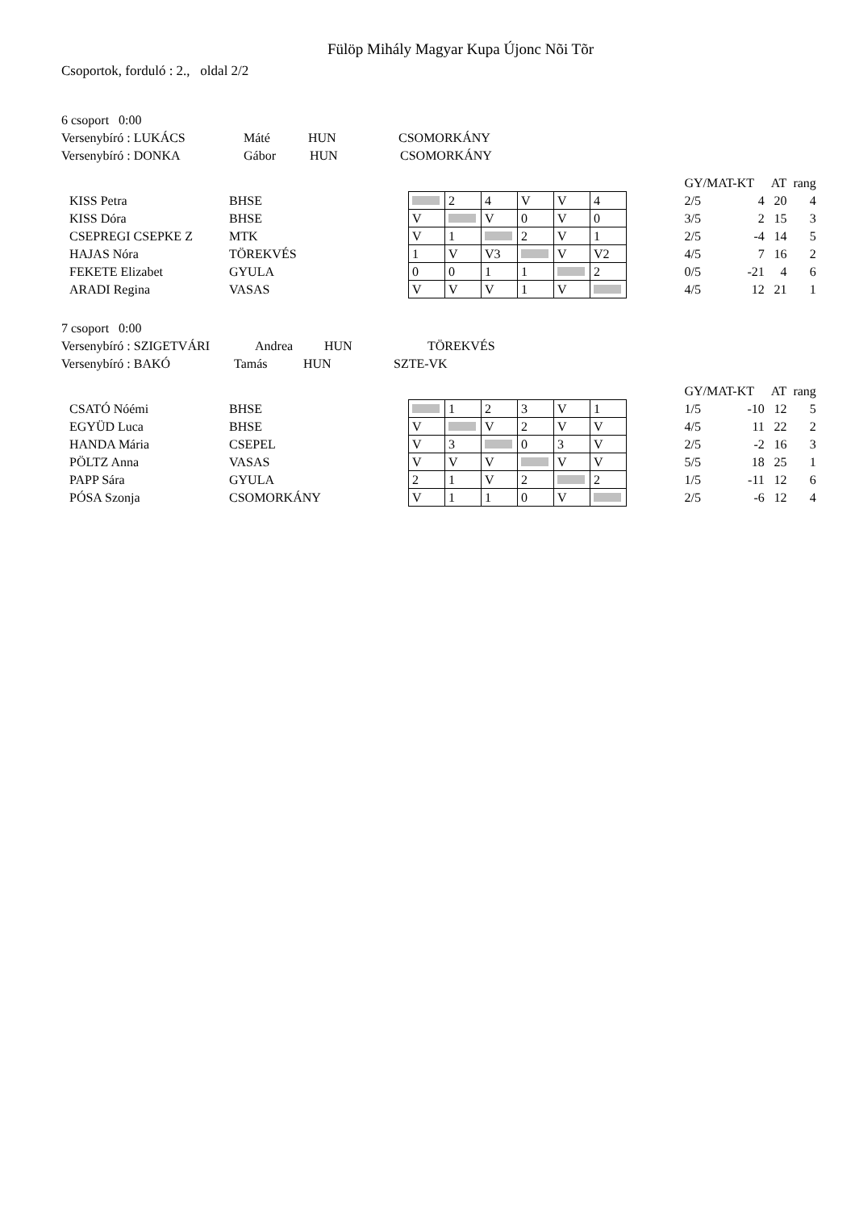Fülöp Mihály Magyar Kupa Újonc Nõi Tõr
Csoportok, forduló : 2., oldal 2/2
6 csoport 0:00
Versenybíró : LUKÁCS Máté HUN CSOMORKÁNY
Versenybíró : DONKA Gábor HUN CSOMORKÁNY
| | | | | | | | | | | GY/MAT-KT | | AT | rang |
| KISS Petra | BHSE | | | 2 | 4 | V | V | 4 | | 2/5 | 4 | 20 | 4 |
| KISS Dóra | BHSE | | V | | V | 0 | V | 0 | | 3/5 | 2 | 15 | 3 |
| CSEPREGI CSEPKE Z | MTK | | V | 1 | | 2 | V | 1 | | 2/5 | -4 | 14 | 5 |
| HAJAS Nóra | TÖREKVÉS | | 1 | V | V3 | | V | V2 | | 4/5 | 7 | 16 | 2 |
| FEKETE Elizabet | GYULA | | 0 | 0 | 1 | 1 | | 2 | | 0/5 | -21 | 4 | 6 |
| ARADI Regina | VASAS | | V | V | V | 1 | V | | | 4/5 | 12 | 21 | 1 |
7 csoport 0:00
Versenybíró : SZIGETVÁRI Andrea HUN TÖREKVÉS
Versenybíró : BAKÓ Tamás HUN SZTE-VK
| | | | | | | | | | | GY/MAT-KT | | AT | rang |
| CSATÓ Nóémi | BHSE | | | 1 | 2 | 3 | V | 1 | | 1/5 | -10 | 12 | 5 |
| EGYÜD Luca | BHSE | | V | | V | 2 | V | V | | 4/5 | 11 | 22 | 2 |
| HANDA Mária | CSEPEL | | V | 3 | | 0 | 3 | V | | 2/5 | -2 | 16 | 3 |
| PÖLTZ Anna | VASAS | | V | V | V | | V | V | | 5/5 | 18 | 25 | 1 |
| PAPP Sára | GYULA | | 2 | 1 | V | 2 | | 2 | | 1/5 | -11 | 12 | 6 |
| PÓSA Szonja | CSOMORKÁNY | | V | 1 | 1 | 0 | V | | | 2/5 | -6 | 12 | 4 |